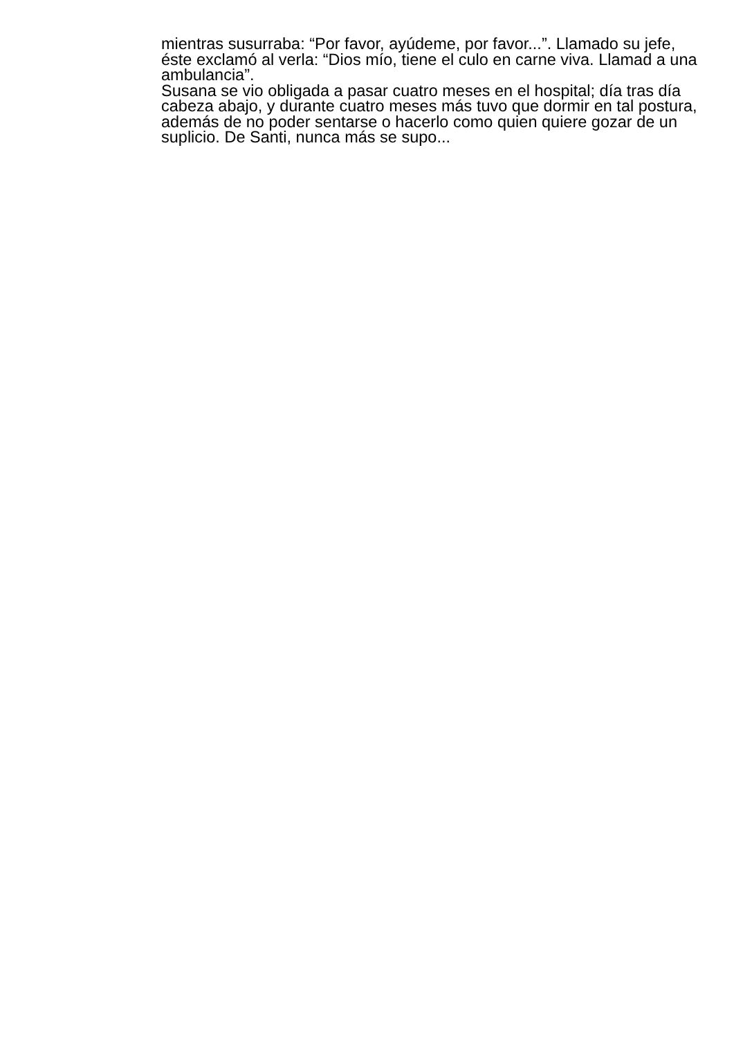mientras susurraba: “Por favor, ayúdeme, por favor...”. Llamado su jefe, éste exclamó al verla: “Dios mío, tiene el culo en carne viva. Llamad a una ambulancia”.
Susana se vio obligada a pasar cuatro meses en el hospital; día tras día cabeza abajo, y durante cuatro meses más tuvo que dormir en tal postura, además de no poder sentarse o hacerlo como quien quiere gozar de un suplicio. De Santi, nunca más se supo...